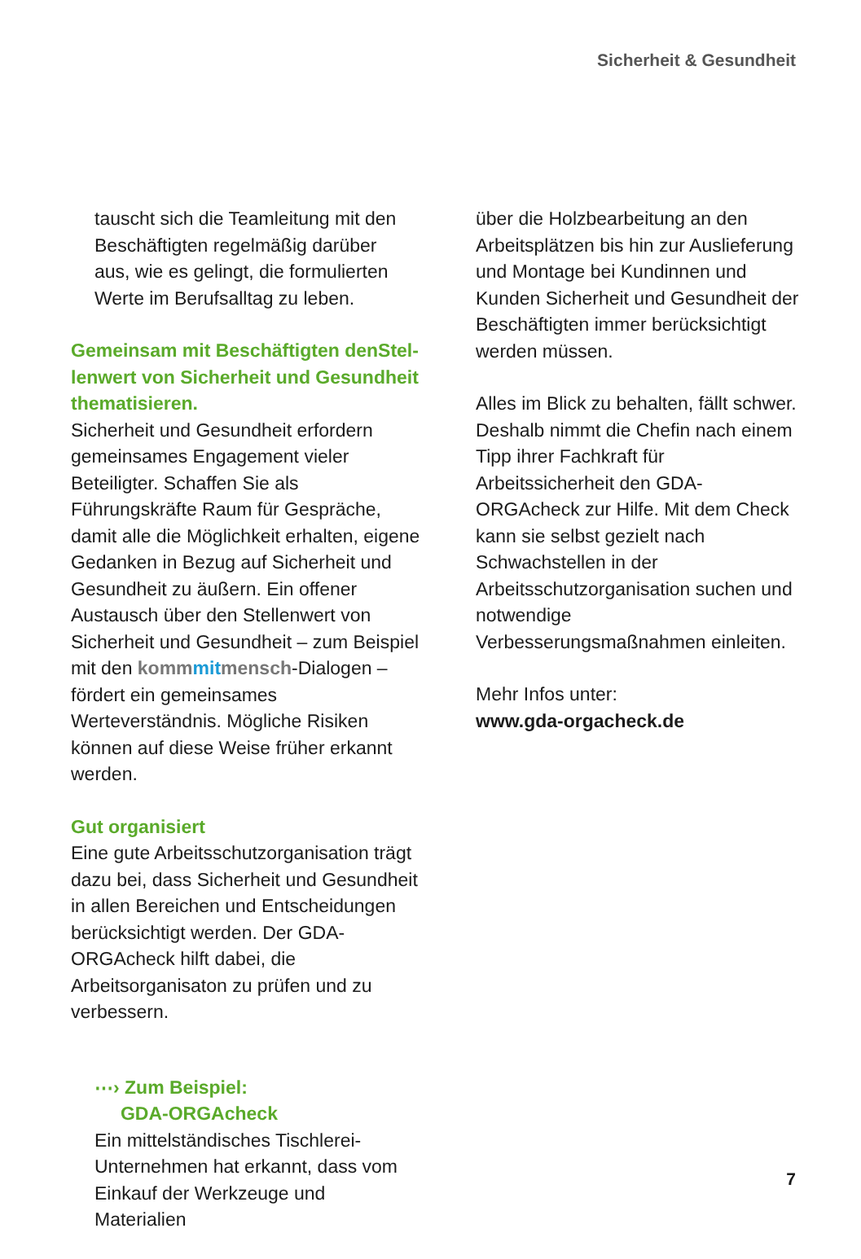Sicherheit & Gesundheit
tauscht sich die Teamleitung mit den Beschäftigten regelmäßig darüber aus, wie es gelingt, die formulierten Werte im Berufsalltag zu leben.
Gemeinsam mit Beschäftigten denStel­lenwert von Sicherheit und Gesundheit thematisieren.
Sicherheit und Gesundheit erfordern gemeinsames Engagement vieler Beteiligter. Schaffen Sie als Führungskräfte Raum für Gespräche, damit alle die Möglichkeit erhalten, eigene Gedanken in Bezug auf Sicherheit und Gesundheit zu äußern. Ein offener Austausch über den Stellenwert von Sicherheit und Gesundheit – zum Beispiel mit den komm mit mensch-Dialogen – fördert ein gemeinsames Werteverständnis. Mögliche Risiken können auf diese Weise früher erkannt werden.
Gut organisiert
Eine gute Arbeitsschutzorganisation trägt dazu bei, dass Sicherheit und Gesundheit in allen Bereichen und Entscheidungen berücksichtigt werden. Der GDA-ORGAcheck hilft dabei, die Arbeitsorganisaton zu prüfen und zu verbessern.
⋯› Zum Beispiel:
GDA-ORGAcheck
Ein mittelständisches Tischlerei-Unternehmen hat erkannt, dass vom Einkauf der Werkzeuge und Materialien
über die Holzbearbeitung an den Arbeitsplätzen bis hin zur Auslieferung und Montage bei Kundinnen und Kunden Sicherheit und Gesundheit der Beschäftigten immer berücksichtigt werden müssen.
Alles im Blick zu behalten, fällt schwer. Deshalb nimmt die Chefin nach einem Tipp ihrer Fachkraft für Arbeitssicherheit den GDA-ORGAcheck zur Hilfe. Mit dem Check kann sie selbst gezielt nach Schwachstellen in der Arbeitsschutzorganisation suchen und notwendige Verbesserungsmaßnahmen einleiten.
Mehr Infos unter:
www.gda-orgacheck.de
7